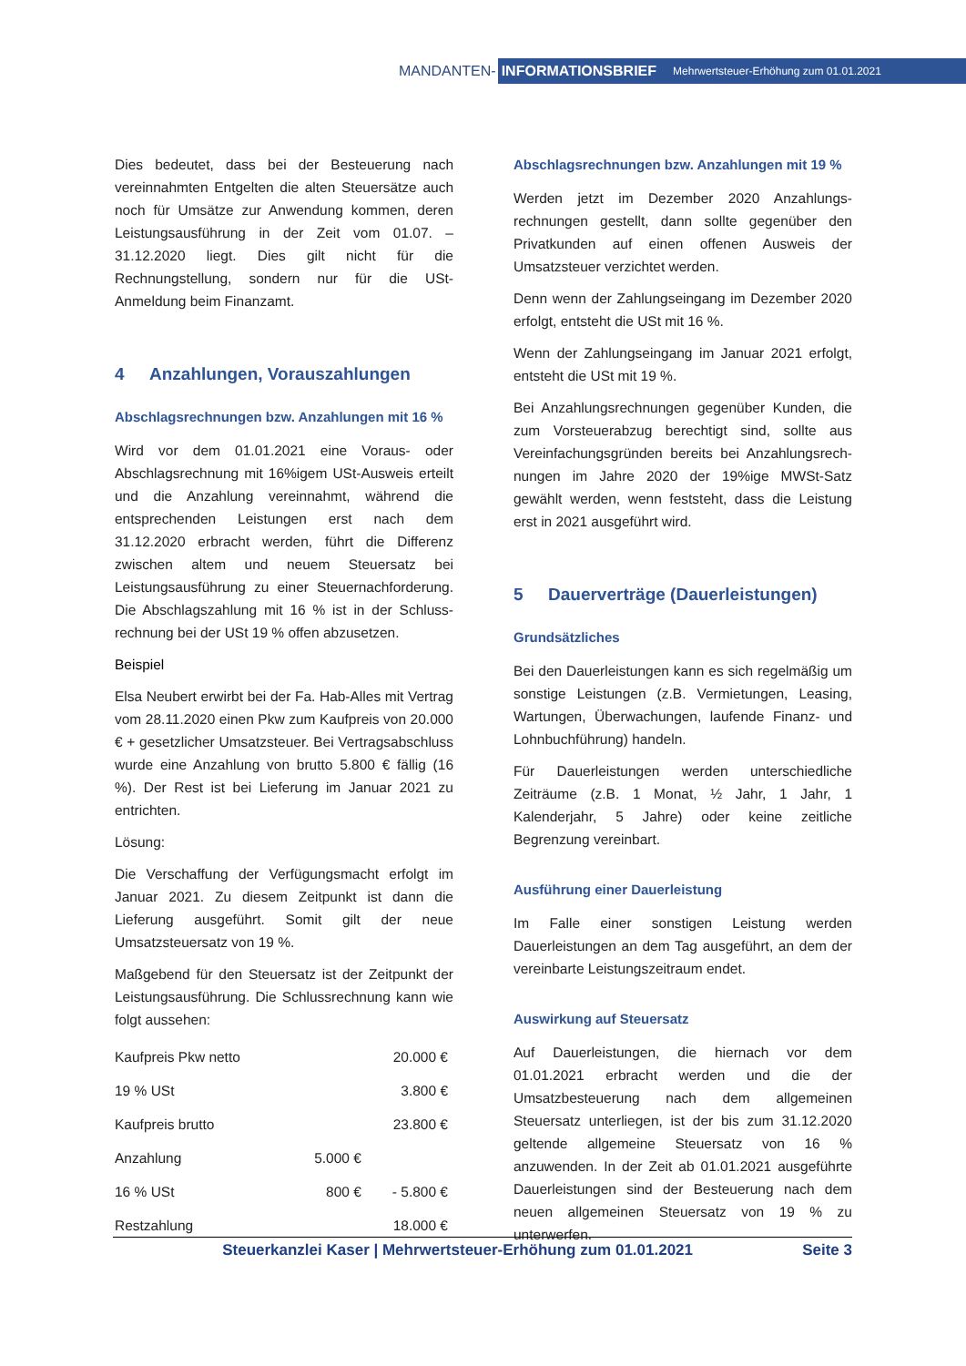MANDANTEN-
INFORMATIONSBRIEF Mehrwertsteuer-Erhöhung zum 01.01.2021
Dies bedeutet, dass bei der Besteuerung nach vereinnahmten Entgelten die alten Steuersätze auch noch für Umsätze zur Anwendung kommen, deren Leistungsausführung in der Zeit vom 01.07. – 31.12.2020 liegt. Dies gilt nicht für die Rechnungstellung, sondern nur für die USt-Anmeldung beim Finanzamt.
4 Anzahlungen, Vorauszahlungen
Abschlagsrechnungen bzw. Anzahlungen mit 16 %
Wird vor dem 01.01.2021 eine Voraus- oder Abschlagsrechnung mit 16%igem USt-Ausweis erteilt und die Anzahlung vereinnahmt, während die entsprechenden Leistungen erst nach dem 31.12.2020 erbracht werden, führt die Differenz zwischen altem und neuem Steuersatz bei Leistungsausführung zu einer Steuernachforderung. Die Abschlagszahlung mit 16 % ist in der Schluss-rechnung bei der USt 19 % offen abzusetzen.
Beispiel
Elsa Neubert erwirbt bei der Fa. Hab-Alles mit Vertrag vom 28.11.2020 einen Pkw zum Kaufpreis von 20.000 € + gesetzlicher Umsatzsteuer. Bei Vertragsabschluss wurde eine Anzahlung von brutto 5.800 € fällig (16 %). Der Rest ist bei Lieferung im Januar 2021 zu entrichten.
Lösung:
Die Verschaffung der Verfügungsmacht erfolgt im Januar 2021. Zu diesem Zeitpunkt ist dann die Lieferung ausgeführt. Somit gilt der neue Umsatzsteuersatz von 19 %.
Maßgebend für den Steuersatz ist der Zeitpunkt der Leistungsausführung. Die Schlussrechnung kann wie folgt aussehen:
| Kaufpreis Pkw netto | | 20.000 € |
| 19 % USt | | 3.800 € |
| Kaufpreis brutto | | 23.800 € |
| Anzahlung | 5.000 € | |
| 16 % USt | 800 € | - 5.800 € |
| Restzahlung | | 18.000 € |
Abschlagsrechnungen bzw. Anzahlungen mit 19 %
Werden jetzt im Dezember 2020 Anzahlungs-rechnungen gestellt, dann sollte gegenüber den Privatkunden auf einen offenen Ausweis der Umsatzsteuer verzichtet werden.
Denn wenn der Zahlungseingang im Dezember 2020 erfolgt, entsteht die USt mit 16 %.
Wenn der Zahlungseingang im Januar 2021 erfolgt, entsteht die USt mit 19 %.
Bei Anzahlungsrechnungen gegenüber Kunden, die zum Vorsteuerabzug berechtigt sind, sollte aus Vereinfachungsgründen bereits bei Anzahlungsrech-nungen im Jahre 2020 der 19%ige MWSt-Satz gewählt werden, wenn feststeht, dass die Leistung erst in 2021 ausgeführt wird.
5 Dauerverträge (Dauerleistungen)
Grundsätzliches
Bei den Dauerleistungen kann es sich regelmäßig um sonstige Leistungen (z.B. Vermietungen, Leasing, Wartungen, Überwachungen, laufende Finanz- und Lohnbuchführung) handeln.
Für Dauerleistungen werden unterschiedliche Zeiträume (z.B. 1 Monat, ½ Jahr, 1 Jahr, 1 Kalenderjahr, 5 Jahre) oder keine zeitliche Begrenzung vereinbart.
Ausführung einer Dauerleistung
Im Falle einer sonstigen Leistung werden Dauerleistungen an dem Tag ausgeführt, an dem der vereinbarte Leistungszeitraum endet.
Auswirkung auf Steuersatz
Auf Dauerleistungen, die hiernach vor dem 01.01.2021 erbracht werden und die der Umsatzbesteuerung nach dem allgemeinen Steuersatz unterliegen, ist der bis zum 31.12.2020 geltende allgemeine Steuersatz von 16 % anzuwenden. In der Zeit ab 01.01.2021 ausgeführte Dauerleistungen sind der Besteuerung nach dem neuen allgemeinen Steuersatz von 19 % zu unterwerfen.
Steuerkanzlei Kaser | Mehrwertsteuer-Erhöhung zum 01.01.2021 Seite 3